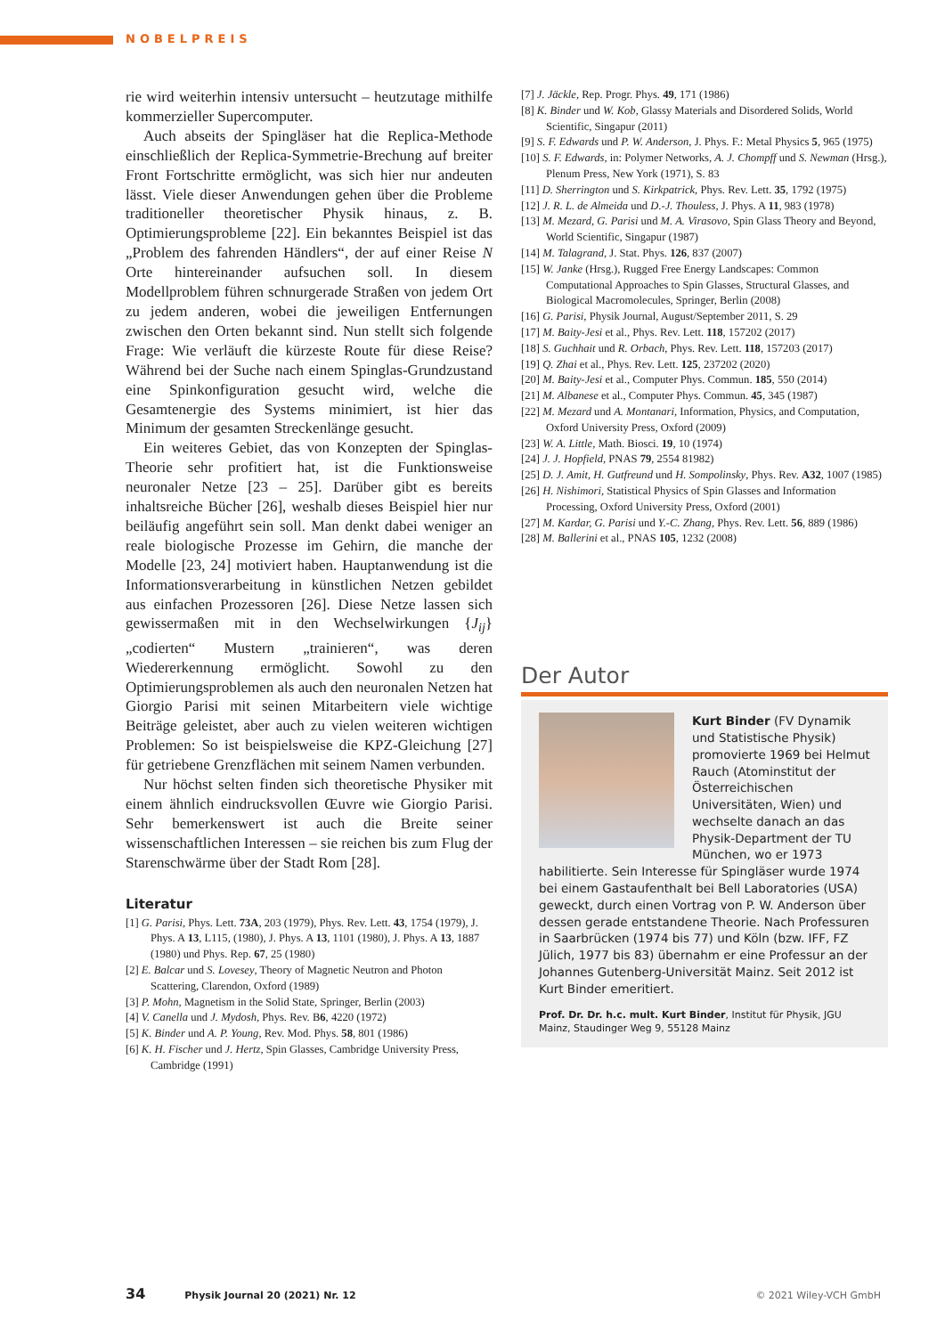NOBELPREIS
rie wird weiterhin intensiv untersucht – heutzutage mithilfe kommerzieller Supercomputer.
Auch abseits der Spingläser hat die Replica-Methode einschließlich der Replica-Symmetrie-Brechung auf breiter Front Fortschritte ermöglicht, was sich hier nur andeuten lässt. Viele dieser Anwendungen gehen über die Probleme traditioneller theoretischer Physik hinaus, z. B. Optimierungsprobleme [22]. Ein bekanntes Beispiel ist das „Problem des fahrenden Händlers“, der auf einer Reise N Orte hintereinander aufsuchen soll. In diesem Modellproblem führen schnurgerade Straßen von jedem Ort zu jedem anderen, wobei die jeweiligen Entfernungen zwischen den Orten bekannt sind. Nun stellt sich folgende Frage: Wie verläuft die kürzeste Route für diese Reise? Während bei der Suche nach einem Spinglas-Grundzustand eine Spinkonfiguration gesucht wird, welche die Gesamtenergie des Systems minimiert, ist hier das Minimum der gesamten Streckenlänge gesucht.
Ein weiteres Gebiet, das von Konzepten der Spinglas-Theorie sehr profitiert hat, ist die Funktionsweise neuronaler Netze [23 – 25]. Darüber gibt es bereits inhaltsreiche Bücher [26], weshalb dieses Beispiel hier nur beiläufig angeführt sein soll. Man denkt dabei weniger an reale biologische Prozesse im Gehirn, die manche der Modelle [23, 24] motiviert haben. Hauptanwendung ist die Informationsverarbeitung in künstlichen Netzen gebildet aus einfachen Prozessoren [26]. Diese Netze lassen sich gewissermaßen mit in den Wechselwirkungen {J<sub>ij</sub>} „codierten“ Mustern „trainieren“, was deren Wiedererkennung ermöglicht. Sowohl zu den Optimierungsproblemen als auch den neuronalen Netzen hat Giorgio Parisi mit seinen Mitarbeitern viele wichtige Beiträge geleistet, aber auch zu vielen weiteren wichtigen Problemen: So ist beispielsweise die KPZ-Gleichung [27] für getriebene Grenzflächen mit seinem Namen verbunden.
Nur höchst selten finden sich theoretische Physiker mit einem ähnlich eindrucksvollen Œuvre wie Giorgio Parisi. Sehr bemerkenswert ist auch die Breite seiner wissenschaftlichen Interessen – sie reichen bis zum Flug der Starenschwärme über der Stadt Rom [28].
Literatur
[1] G. Parisi, Phys. Lett. 73A, 203 (1979), Phys. Rev. Lett. 43, 1754 (1979), J. Phys. A 13, L115, (1980), J. Phys. A 13, 1101 (1980), J. Phys. A 13, 1887 (1980) und Phys. Rep. 67, 25 (1980)
[2] E. Balcar und S. Lovesey, Theory of Magnetic Neutron and Photon Scattering, Clarendon, Oxford (1989)
[3] P. Mohn, Magnetism in the Solid State, Springer, Berlin (2003)
[4] V. Canella und J. Mydosh, Phys. Rev. B6, 4220 (1972)
[5] K. Binder und A. P. Young, Rev. Mod. Phys. 58, 801 (1986)
[6] K. H. Fischer und J. Hertz, Spin Glasses, Cambridge University Press, Cambridge (1991)
[7] J. Jäckle, Rep. Progr. Phys. 49, 171 (1986)
[8] K. Binder und W. Kob, Glassy Materials and Disordered Solids, World Scientific, Singapur (2011)
[9] S. F. Edwards und P. W. Anderson, J. Phys. F.: Metal Physics 5, 965 (1975)
[10] S. F. Edwards, in: Polymer Networks, A. J. Chompff und S. Newman (Hrsg.), Plenum Press, New York (1971), S. 83
[11] D. Sherrington und S. Kirkpatrick, Phys. Rev. Lett. 35, 1792 (1975)
[12] J. R. L. de Almeida und D.-J. Thouless, J. Phys. A 11, 983 (1978)
[13] M. Mezard, G. Parisi und M. A. Virasovo, Spin Glass Theory and Beyond, World Scientific, Singapur (1987)
[14] M. Talagrand, J. Stat. Phys. 126, 837 (2007)
[15] W. Janke (Hrsg.), Rugged Free Energy Landscapes: Common Computational Approaches to Spin Glasses, Structural Glasses, and Biological Macromolecules, Springer, Berlin (2008)
[16] G. Parisi, Physik Journal, August/September 2011, S. 29
[17] M. Baity-Jesi et al., Phys. Rev. Lett. 118, 157202 (2017)
[18] S. Guchhait und R. Orbach, Phys. Rev. Lett. 118, 157203 (2017)
[19] Q. Zhai et al., Phys. Rev. Lett. 125, 237202 (2020)
[20] M. Baity-Jesi et al., Computer Phys. Commun. 185, 550 (2014)
[21] M. Albanese et al., Computer Phys. Commun. 45, 345 (1987)
[22] M. Mezard und A. Montanari, Information, Physics, and Computation, Oxford University Press, Oxford (2009)
[23] W. A. Little, Math. Biosci. 19, 10 (1974)
[24] J. J. Hopfield, PNAS 79, 2554 81982)
[25] D. J. Amit, H. Gutfreund und H. Sompolinsky, Phys. Rev. A32, 1007 (1985)
[26] H. Nishimori, Statistical Physics of Spin Glasses and Information Processing, Oxford University Press, Oxford (2001)
[27] M. Kardar, G. Parisi und Y.-C. Zhang, Phys. Rev. Lett. 56, 889 (1986)
[28] M. Ballerini et al., PNAS 105, 1232 (2008)
Der Autor
Kurt Binder (FV Dynamik und Statistische Physik) promovierte 1969 bei Helmut Rauch (Atominstitut der Österreichischen Universitäten, Wien) und wechselte danach an das Physik-Department der TU München, wo er 1973 habilitierte. Sein Interesse für Spingläser wurde 1974 bei einem Gastaufenthalt bei Bell Laboratories (USA) geweckt, durch einen Vortrag von P. W. Anderson über dessen gerade entstandene Theorie. Nach Professuren in Saarbrücken (1974 bis 77) und Köln (bzw. IFF, FZ Jülich, 1977 bis 83) übernahm er eine Professur an der Johannes Gutenberg-Universität Mainz. Seit 2012 ist Kurt Binder emeritiert.
Prof. Dr. Dr. h.c. mult. Kurt Binder, Institut für Physik, JGU Mainz, Staudinger Weg 9, 55128 Mainz
34 Physik Journal 20 (2021) Nr. 12 © 2021 Wiley-VCH GmbH